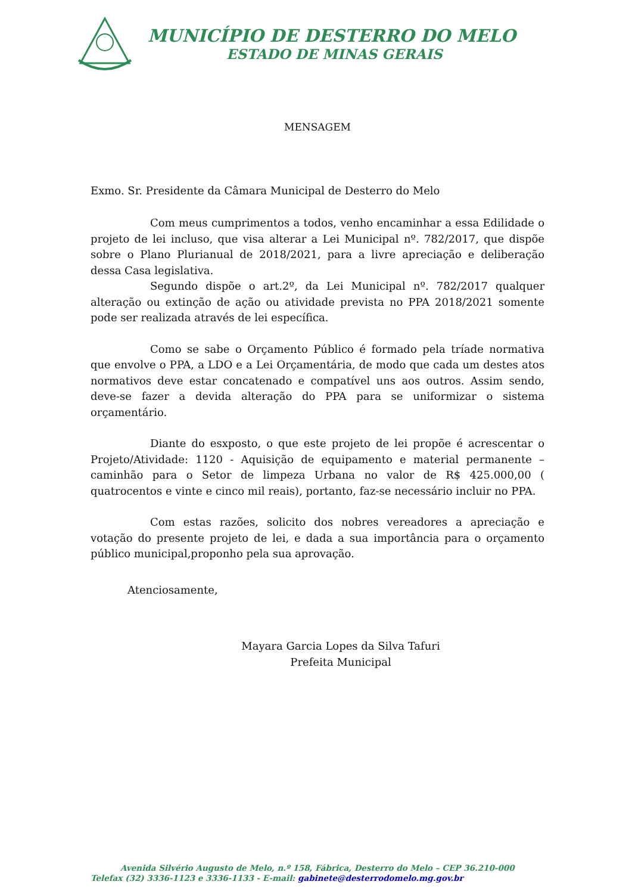MUNICÍPIO DE DESTERRO DO MELO
ESTADO DE MINAS GERAIS
MENSAGEM
Exmo. Sr. Presidente da Câmara Municipal de Desterro do Melo
Com meus cumprimentos a todos, venho encaminhar a essa Edilidade o projeto de lei incluso, que visa alterar a Lei Municipal nº. 782/2017, que dispõe sobre o Plano Plurianual de 2018/2021, para a livre apreciação e deliberação dessa Casa legislativa.
Segundo dispõe o art.2º, da Lei Municipal nº. 782/2017 qualquer alteração ou extinção de ação ou atividade prevista no PPA 2018/2021 somente pode ser realizada através de lei específica.
Como se sabe o Orçamento Público é formado pela tríade normativa que envolve o PPA, a LDO e a Lei Orçamentária, de modo que cada um destes atos normativos deve estar concatenado e compatível uns aos outros. Assim sendo, deve-se fazer a devida alteração do PPA para se uniformizar o sistema orçamentário.
Diante do esxposto, o que este projeto de lei propõe é acrescentar o Projeto/Atividade: 1120 - Aquisição de equipamento e material permanente – caminhão para o Setor de limpeza Urbana no valor de R$ 425.000,00 ( quatrocentos e vinte e cinco mil reais), portanto, faz-se necessário incluir no PPA.
Com estas razões, solicito dos nobres vereadores a apreciação e votação do presente projeto de lei, e dada a sua importância para o orçamento público municipal,proponho pela sua aprovação.
Atenciosamente,
Mayara Garcia Lopes da Silva Tafuri
Prefeita Municipal
Avenida Silvério Augusto de Melo, n.º 158, Fábrica, Desterro do Melo – CEP 36.210-000
Telefax (32) 3336-1123 e 3336-1133 - E-mail: gabinete@desterrodomelo.mg.gov.br